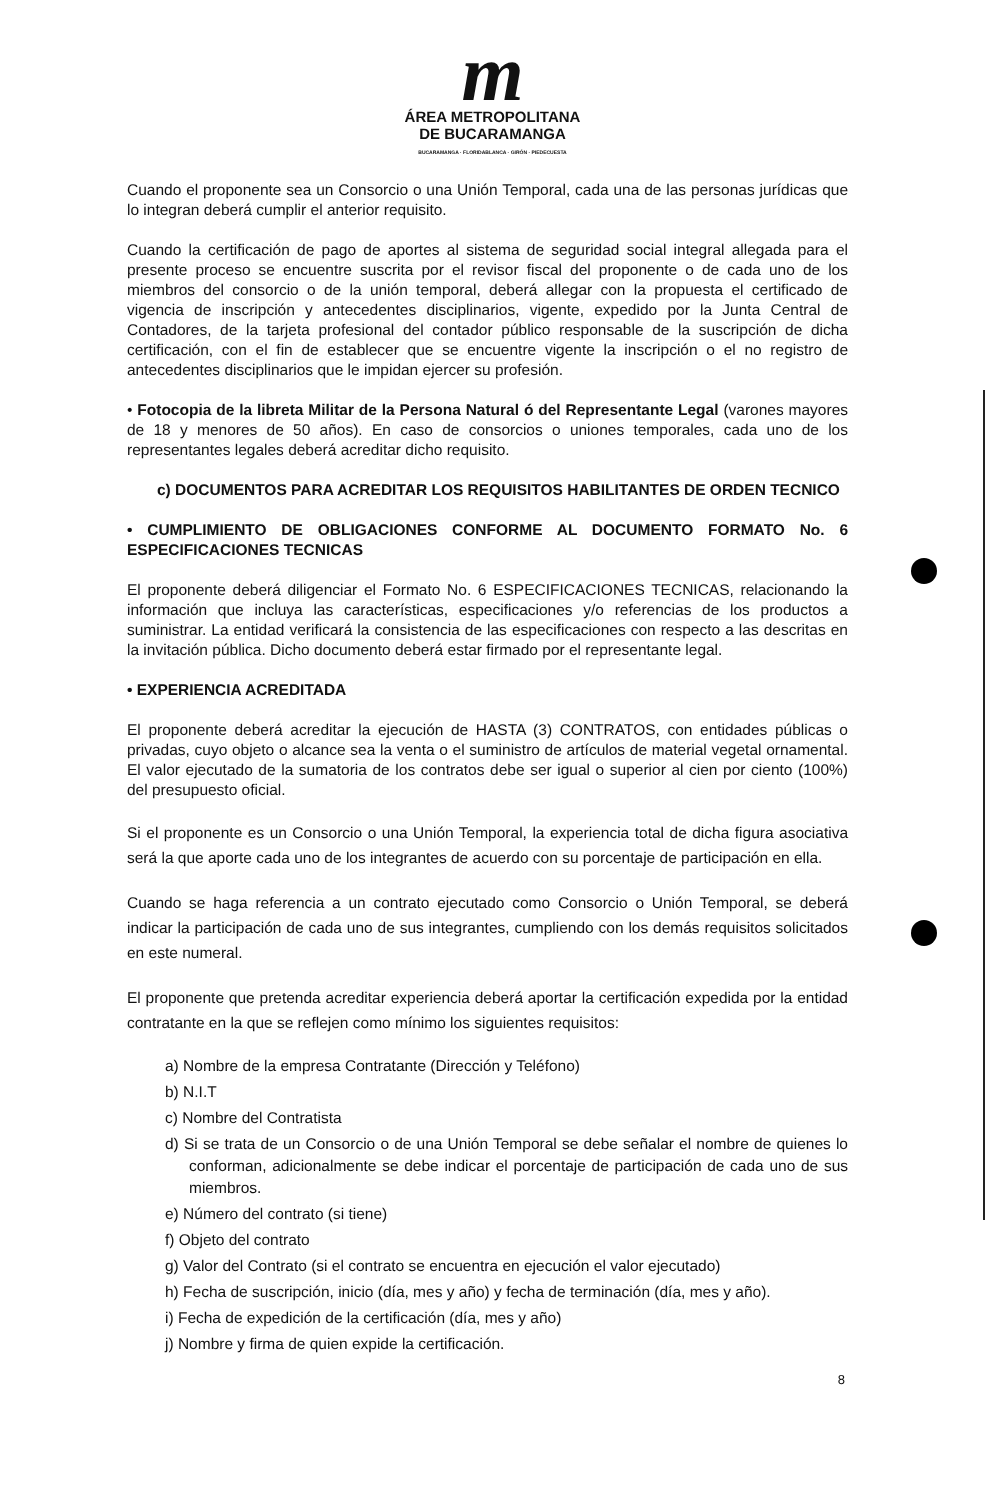m
ÁREA METROPOLITANA
DE BUCARAMANGA
BUCARAMANGA · FLORIDABLANCA · GIRÓN · PIEDECUESTA
Cuando el proponente sea un Consorcio o una Unión Temporal, cada una de las personas jurídicas que lo integran deberá cumplir el anterior requisito.
Cuando la certificación de pago de aportes al sistema de seguridad social integral allegada para el presente proceso se encuentre suscrita por el revisor fiscal del proponente o de cada uno de los miembros del consorcio o de la unión temporal, deberá allegar con la propuesta el certificado de vigencia de inscripción y antecedentes disciplinarios, vigente, expedido por la Junta Central de Contadores, de la tarjeta profesional del contador público responsable de la suscripción de dicha certificación, con el fin de establecer que se encuentre vigente la inscripción o el no registro de antecedentes disciplinarios que le impidan ejercer su profesión.
• Fotocopia de la libreta Militar de la Persona Natural ó del Representante Legal (varones mayores de 18 y menores de 50 años). En caso de consorcios o uniones temporales, cada uno de los representantes legales deberá acreditar dicho requisito.
c) DOCUMENTOS PARA ACREDITAR LOS REQUISITOS HABILITANTES DE ORDEN TECNICO
• CUMPLIMIENTO DE OBLIGACIONES CONFORME AL DOCUMENTO FORMATO No. 6 ESPECIFICACIONES TECNICAS
El proponente deberá diligenciar el Formato No. 6 ESPECIFICACIONES TECNICAS, relacionando la información que incluya las características, especificaciones y/o referencias de los productos a suministrar. La entidad verificará la consistencia de las especificaciones con respecto a las descritas en la invitación pública. Dicho documento deberá estar firmado por el representante legal.
• EXPERIENCIA ACREDITADA
El proponente deberá acreditar la ejecución de HASTA (3) CONTRATOS, con entidades públicas o privadas, cuyo objeto o alcance sea la venta o el suministro de artículos de material vegetal ornamental. El valor ejecutado de la sumatoria de los contratos debe ser igual o superior al cien por ciento (100%) del presupuesto oficial.
Si el proponente es un Consorcio o una Unión Temporal, la experiencia total de dicha figura asociativa será la que aporte cada uno de los integrantes de acuerdo con su porcentaje de participación en ella.
Cuando se haga referencia a un contrato ejecutado como Consorcio o Unión Temporal, se deberá indicar la participación de cada uno de sus integrantes, cumpliendo con los demás requisitos solicitados en este numeral.
El proponente que pretenda acreditar experiencia deberá aportar la certificación expedida por la entidad contratante en la que se reflejen como mínimo los siguientes requisitos:
a) Nombre de la empresa Contratante (Dirección y Teléfono)
b) N.I.T
c) Nombre del Contratista
d) Si se trata de un Consorcio o de una Unión Temporal se debe señalar el nombre de quienes lo conforman, adicionalmente se debe indicar el porcentaje de participación de cada uno de sus miembros.
e) Número del contrato (si tiene)
f) Objeto del contrato
g) Valor del Contrato (si el contrato se encuentra en ejecución el valor ejecutado)
h) Fecha de suscripción, inicio (día, mes y año) y fecha de terminación (día, mes y año).
i) Fecha de expedición de la certificación (día, mes y año)
j) Nombre y firma de quien expide la certificación.
8